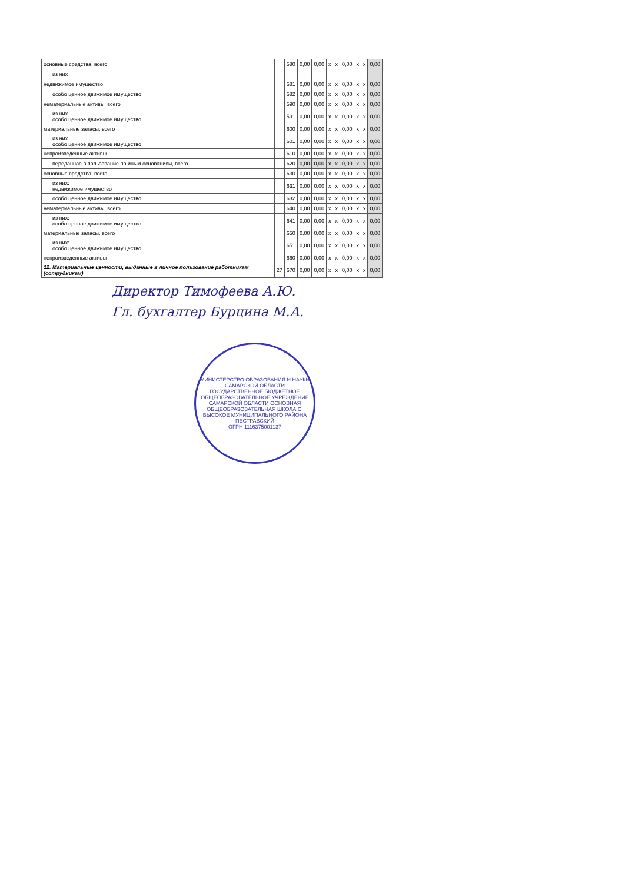| основные средства, всего | | 580 | 0,00 | 0,00 | x | x | 0,00 | x | x | 0,00 |
| из них | | | | | | | | | | |
| недвижимое имущество | | 581 | 0,00 | 0,00 | x | x | 0,00 | x | x | 0,00 |
| особо ценное движимое имущество | | 582 | 0,00 | 0,00 | x | x | 0,00 | x | x | 0,00 |
| нематериальные активы, всего | | 590 | 0,00 | 0,00 | x | x | 0,00 | x | x | 0,00 |
| из них особо ценное движимое имущество | | 591 | 0,00 | 0,00 | x | x | 0,00 | x | x | 0,00 |
| материальные запасы, всего | | 600 | 0,00 | 0,00 | x | x | 0,00 | x | x | 0,00 |
| из них особо ценное движимое имущество | | 601 | 0,00 | 0,00 | x | x | 0,00 | x | x | 0,00 |
| непроизведенные активы | | 610 | 0,00 | 0,00 | x | x | 0,00 | x | x | 0,00 |
| переданное в пользование по иным основаниям, всего | | 620 | 0,00 | 0,00 | x | x | 0,00 | x | x | 0,00 |
| основные средства, всего | | 630 | 0,00 | 0,00 | x | x | 0,00 | x | x | 0,00 |
| из них: недвижимое имущество | | 631 | 0,00 | 0,00 | x | x | 0,00 | x | x | 0,00 |
| особо ценное движимое имущество | | 632 | 0,00 | 0,00 | x | x | 0,00 | x | x | 0,00 |
| нематериальные активы, всего | | 640 | 0,00 | 0,00 | x | x | 0,00 | x | x | 0,00 |
| из них: особо ценное движимое имущество | | 641 | 0,00 | 0,00 | x | x | 0,00 | x | x | 0,00 |
| материальные запасы, всего | | 650 | 0,00 | 0,00 | x | x | 0,00 | x | x | 0,00 |
| из них: особо ценное движимое имущество | | 651 | 0,00 | 0,00 | x | x | 0,00 | x | x | 0,00 |
| непроизведенные активы | | 660 | 0,00 | 0,00 | x | x | 0,00 | x | x | 0,00 |
| 12. Материальные ценности, выданные в личное пользование работникам (сотрудникам) | 27 | 670 | 0,00 | 0,00 | x | x | 0,00 | x | x | 0,00 |
Директор Тимофеева А.Ю.
Гл. бухгалтер Бурцина М.А.
МИНИСТЕРСТВО ОБРАЗОВАНИЯ И НАУКИ САМАРСКОЙ ОБЛАСТИ
ГОСУДАРСТВЕННОЕ БЮДЖЕТНОЕ ОБЩЕОБРАЗОВАТЕЛЬНОЕ УЧРЕЖДЕНИЕ САМАРСКОЙ ОБЛАСТИ ОСНОВНАЯ ОБЩЕОБРАЗОВАТЕЛЬНАЯ ШКОЛА С. ВЫСОКОЕ МУНИЦИПАЛЬНОГО РАЙОНА ПЕСТРАВСКИЙ
ОГРН 1116375001137